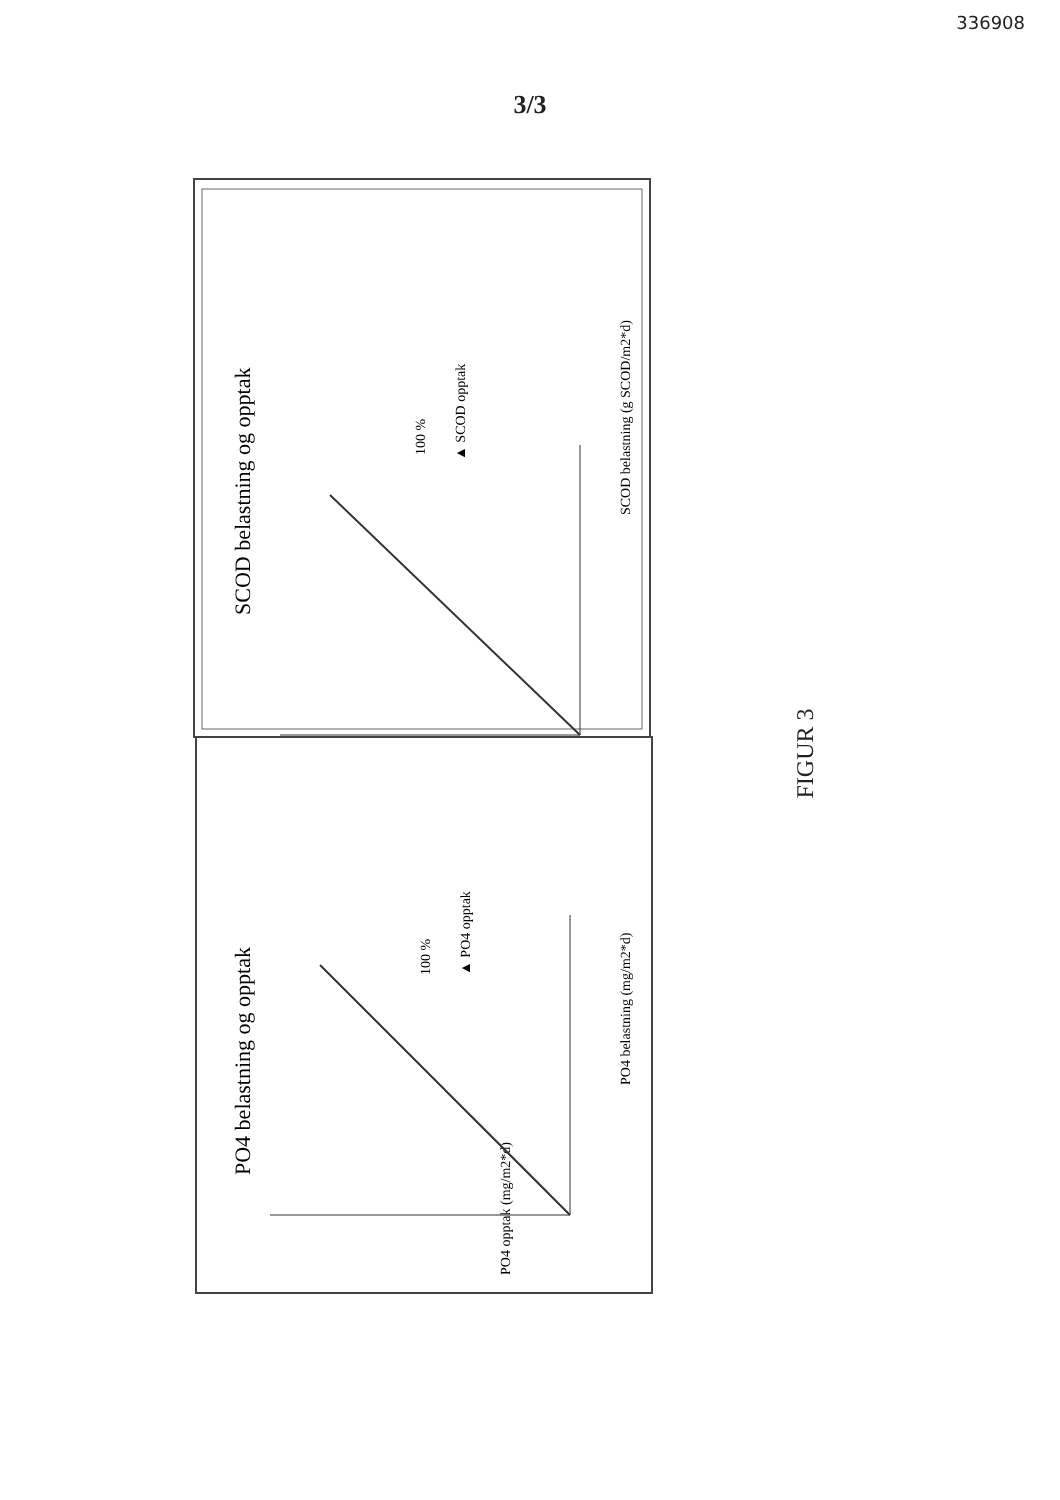336908
3/3
SCOD belastning og opptak
SCOD belastning (g SCOD/m2*d)
100 %
▲ SCOD opptak
PO4 belastning og opptak
PO4 belastning (mg/m2*d)
100 %
▲ PO4 opptak
PO4 opptak (mg/m2*d)
FIGUR 3